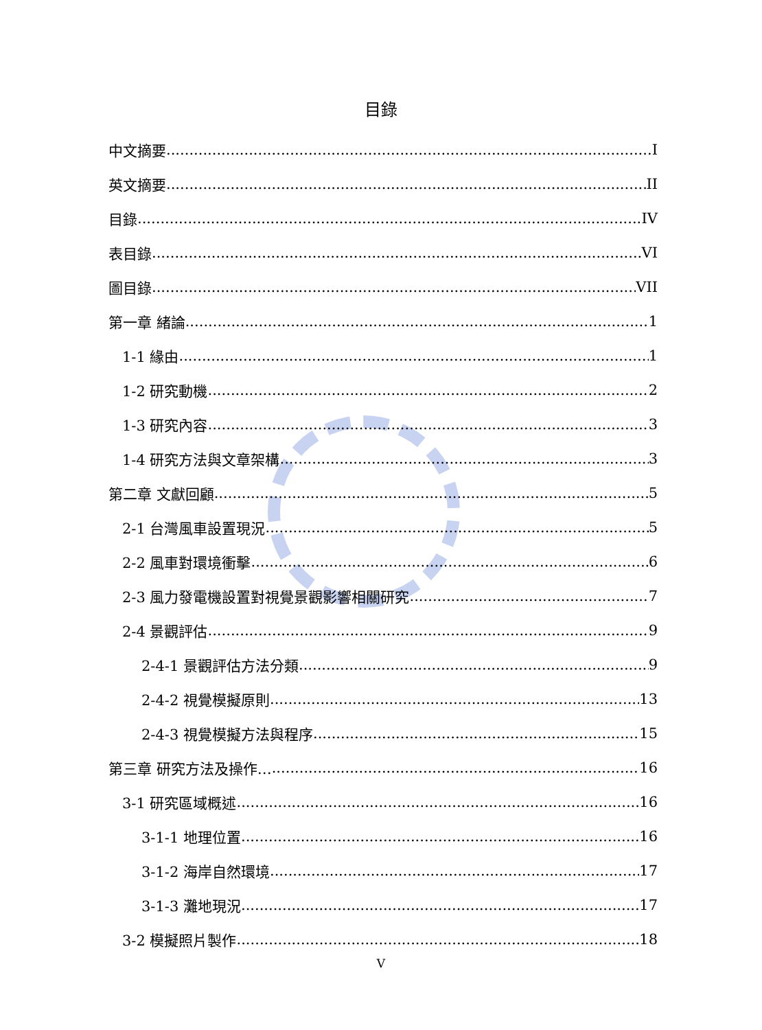目錄
中文摘要 I
英文摘要 II
目錄 IV
表目錄 VI
圖目錄 VII
第一章 緒論 1
1-1 緣由 1
1-2 研究動機 2
1-3 研究內容 3
1-4 研究方法與文章架構 3
第二章 文獻回顧 5
2-1 台灣風車設置現況 5
2-2 風車對環境衝擊 6
2-3 風力發電機設置對視覺景觀影響相關研究 7
2-4 景觀評估 9
2-4-1 景觀評估方法分類 9
2-4-2 視覺模擬原則 13
2-4-3 視覺模擬方法與程序 15
第三章 研究方法及操作… 16
3-1 研究區域概述 16
3-1-1 地理位置 16
3-1-2 海岸自然環境 17
3-1-3 灘地現況 17
3-2 模擬照片製作 18
V